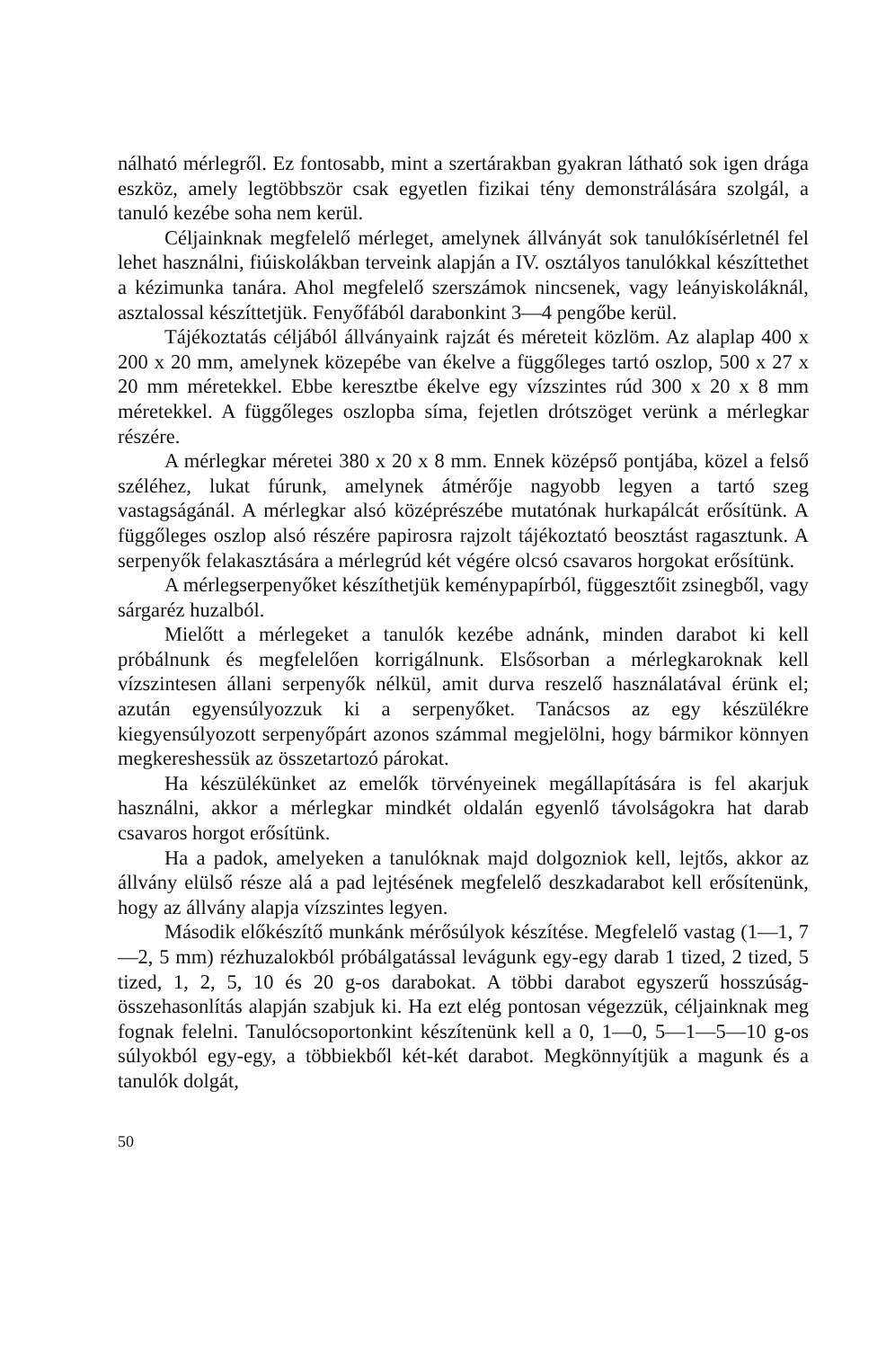nálható mérlegről. Ez fontosabb, mint a szertárakban gyakran látható sok igen drága eszköz, amely legtöbbször csak egyetlen fizikai tény demonstrálására szolgál, a tanuló kezébe soha nem kerül.
Céljainknak megfelelő mérleget, amelynek állványát sok tanulókísérletnél fel lehet használni, fiúiskolákban terveink alapján a IV. osztályos tanulókkal készíttethet a kézimunka tanára. Ahol megfelelő szerszámok nincsenek, vagy leányiskoláknál, asztalossal készíttetjük. Fenyőfából darabonkint 3—4 pengőbe kerül.
Tájékoztatás céljából állványaink rajzát és méreteit közlöm. Az alaplap 400 x 200 x 20 mm, amelynek közepébe van ékelve a függőleges tartó oszlop, 500 x 27 x 20 mm méretekkel. Ebbe keresztbe ékelve egy vízszintes rúd 300 x 20 x 8 mm méretekkel. A függőleges oszlopba síma, fejetlen drótszöget verünk a mérlegkar részére.
A mérlegkar méretei 380 x 20 x 8 mm. Ennek középső pontjába, közel a felső széléhez, lukat fúrunk, amelynek átmérője nagyobb legyen a tartó szeg vastagságánál. A mérlegkar alsó középrészébe mutatónak hurkapálcát erősítünk. A függőleges oszlop alsó részére papirosra rajzolt tájékoztató beosztást ragasztunk. A serpenyők felakasztására a mérlegrúd két végére olcsó csavaros horgokat erősítünk.
A mérlegserpenyőket készíthetjük keménypapírból, függesztőit zsinegből, vagy sárgaréz huzalból.
Mielőtt a mérlegeket a tanulók kezébe adnánk, minden darabot ki kell próbálnunk és megfelelően korrigálnunk. Elsősorban a mérlegkaroknak kell vízszintesen állani serpenyők nélkül, amit durva reszelő használatával érünk el; azután egyensúlyozzuk ki a serpenyőket. Tanácsos az egy készülékre kiegyensúlyozott serpenyőpárt azonos számmal megjelölni, hogy bármikor könnyen megkereshessük az összetartozó párokat.
Ha készülékünket az emelők törvényeinek megállapítására is fel akarjuk használni, akkor a mérlegkar mindkét oldalán egyenlő távolságokra hat darab csavaros horgot erősítünk.
Ha a padok, amelyeken a tanulóknak majd dolgozniok kell, lejtős, akkor az állvány elülső része alá a pad lejtésének megfelelő deszkadarabot kell erősítenünk, hogy az állvány alapja vízszintes legyen.
Második előkészítő munkánk mérősúlyok készítése. Megfelelő vastag (1—1, 7—2, 5 mm) rézhuzalokból próbálgatással levágunk egy-egy darab 1 tized, 2 tized, 5 tized, 1, 2, 5, 10 és 20 g-os darabokat. A többi darabot egyszerű hosszúság-összehasonlítás alapján szabjuk ki. Ha ezt elég pontosan végezzük, céljainknak meg fognak felelni. Tanulócsoportonkint készítenünk kell a 0, 1—0, 5—1—5—10 g-os súlyokból egy-egy, a többiekből két-két darabot. Megkönnyítjük a magunk és a tanulók dolgát,
50